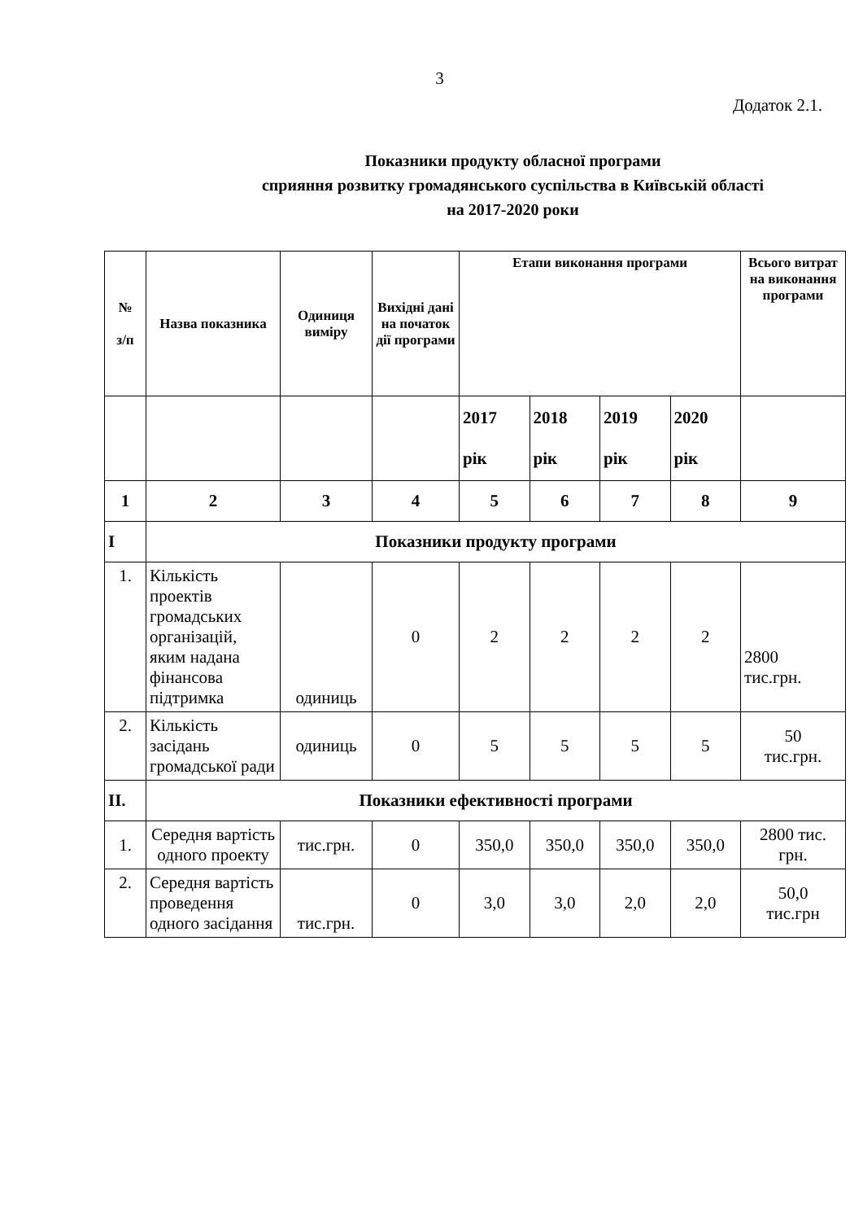3
Додаток 2.1.
Показники продукту обласної програми
сприяння розвитку громадянського суспільства в Київській області
на 2017-2020 роки
| № з/п | Назва показника | Одиниця виміру | Вихідні дані на початок дії програми | Етапи виконання програми | | | | Всього витрат на виконання програми |
| --- | --- | --- | --- | --- | --- | --- | --- | --- |
| | | | | 2017 рік | 2018 рік | 2019 рік | 2020 рік | |
| 1 | 2 | 3 | 4 | 5 | 6 | 7 | 8 | 9 |
| I | Показники продукту програми | | | | | | | |
| 1. | Кількість проектів громадських організацій, яким надана фінансова підтримка | одиниць | 0 | 2 | 2 | 2 | 2 | 2800 тис.грн. |
| 2. | Кількість засідань громадської ради | одиниць | 0 | 5 | 5 | 5 | 5 | 50 тис.грн. |
| II. | Показники ефективності програми | | | | | | | |
| 1. | Середня вартість одного проекту | тис.грн. | 0 | 350,0 | 350,0 | 350,0 | 350,0 | 2800 тис. грн. |
| 2. | Середня вартість проведення одного засідання | тис.грн. | 0 | 3,0 | 3,0 | 2,0 | 2,0 | 50,0 тис.грн |